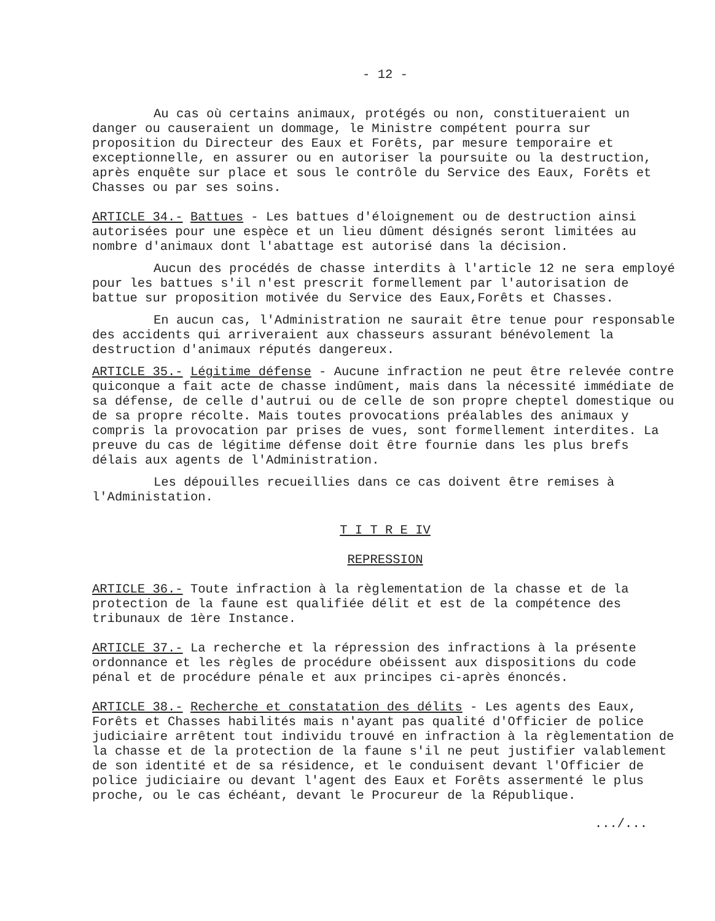- 12 -
Au cas où certains animaux, protégés ou non, constitueraient un danger ou causeraient un dommage, le Ministre compétent pourra sur proposition du Directeur des Eaux et Forêts, par mesure temporaire et exceptionnelle, en assurer ou en autoriser la poursuite ou la destruction, après enquête sur place et sous le contrôle du Service des Eaux, Forêts et Chasses ou par ses soins.
ARTICLE 34.- Battues - Les battues d'éloignement ou de destruction ainsi autorisées pour une espèce et un lieu dûment désignés seront limitées au nombre d'animaux dont l'abattage est autorisé dans la décision.
Aucun des procédés de chasse interdits à l'article 12 ne sera employé pour les battues s'il n'est prescrit formellement par l'autorisation de battue sur proposition motivée du Service des Eaux,Forêts et Chasses.
En aucun cas, l'Administration ne saurait être tenue pour responsable des accidents qui arriveraient aux chasseurs assurant bénévolement la destruction d'animaux réputés dangereux.
ARTICLE 35.- Légitime défense - Aucune infraction ne peut être relevée contre quiconque a fait acte de chasse indûment, mais dans la nécessité immédiate de sa défense, de celle d'autrui ou de celle de son propre cheptel domestique ou de sa propre récolte. Mais toutes provocations préalables des animaux y compris la provocation par prises de vues, sont formellement interdites. La preuve du cas de légitime défense doit être fournie dans les plus brefs délais aux agents de l'Administration.
Les dépouilles recueillies dans ce cas doivent être remises à l'Administation.
T I T R E IV
REPRESSION
ARTICLE 36.- Toute infraction à la règlementation de la chasse et de la protection de la faune est qualifiée délit et est de la compétence des tribunaux de 1ère Instance.
ARTICLE 37.- La recherche et la répression des infractions à la présente ordonnance et les règles de procédure obéissent aux dispositions du code pénal et de procédure pénale et aux principes ci-après énoncés.
ARTICLE 38.- Recherche et constatation des délits - Les agents des Eaux, Forêts et Chasses habilités mais n'ayant pas qualité d'Officier de police judiciaire arrêtent tout individu trouvé en infraction à la règlementation de la chasse et de la protection de la faune s'il ne peut justifier valablement de son identité et de sa résidence, et le conduisent devant l'Officier de police judiciaire ou devant l'agent des Eaux et Forêts assermenté le plus proche, ou le cas échéant, devant le Procureur de la République.
.../...